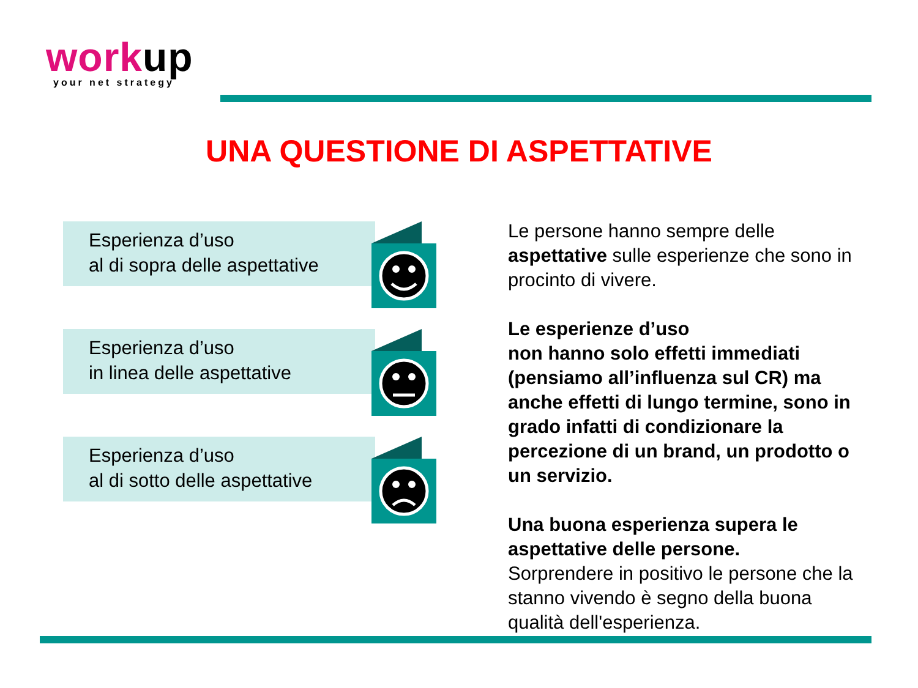work up
your net strategy
UNA QUESTIONE DI ASPETTATIVE
Esperienza d’uso
al di sopra delle aspettative
Esperienza d’uso
in linea delle aspettative
Esperienza d’uso
al di sotto delle aspettative
Le persone hanno sempre delle aspettative sulle esperienze che sono in procinto di vivere.
Le esperienze d’uso
non hanno solo effetti immediati (pensiamo all’influenza sul CR) ma anche effetti di lungo termine, sono in grado infatti di condizionare la percezione di un brand, un prodotto o un servizio.
Una buona esperienza supera le aspettative delle persone.
Sorprendere in positivo le persone che la stanno vivendo è segno della buona qualità dell'esperienza.